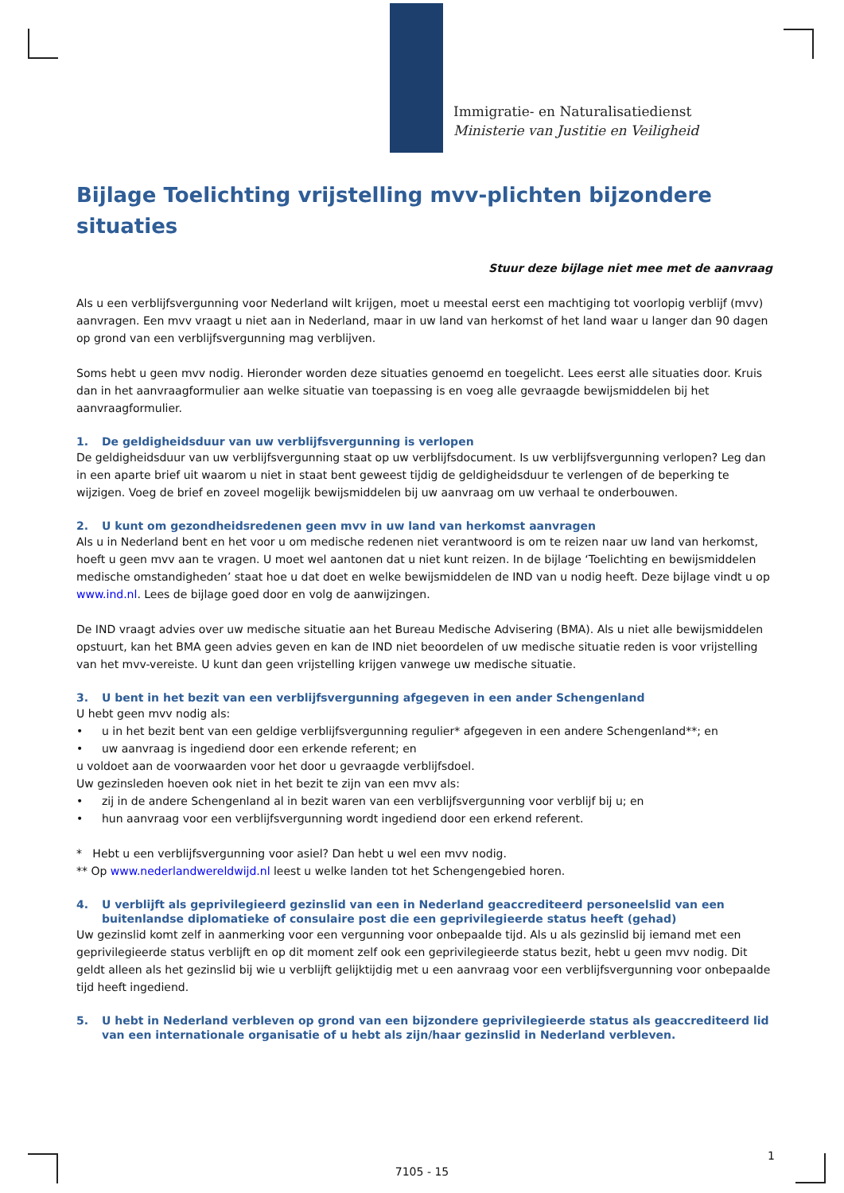Immigratie- en Naturalisatiedienst
Ministerie van Justitie en Veiligheid
Bijlage Toelichting vrijstelling mvv-plichten bijzondere situaties
Stuur deze bijlage niet mee met de aanvraag
Als u een verblijfsvergunning voor Nederland wilt krijgen, moet u meestal eerst een machtiging tot voorlopig verblijf (mvv) aanvragen. Een mvv vraagt u niet aan in Nederland, maar in uw land van herkomst of het land waar u langer dan 90 dagen op grond van een verblijfsvergunning mag verblijven.
Soms hebt u geen mvv nodig. Hieronder worden deze situaties genoemd en toegelicht. Lees eerst alle situaties door. Kruis dan in het aanvraagformulier aan welke situatie van toepassing is en voeg alle gevraagde bewijsmiddelen bij het aanvraagformulier.
1. De geldigheidsduur van uw verblijfsvergunning is verlopen
De geldigheidsduur van uw verblijfsvergunning staat op uw verblijfsdocument. Is uw verblijfsvergunning verlopen? Leg dan in een aparte brief uit waarom u niet in staat bent geweest tijdig de geldigheidsduur te verlengen of de beperking te wijzigen. Voeg de brief en zoveel mogelijk bewijsmiddelen bij uw aanvraag om uw verhaal te onderbouwen.
2. U kunt om gezondheidsredenen geen mvv in uw land van herkomst aanvragen
Als u in Nederland bent en het voor u om medische redenen niet verantwoord is om te reizen naar uw land van herkomst, hoeft u geen mvv aan te vragen. U moet wel aantonen dat u niet kunt reizen. In de bijlage ‘Toelichting en bewijsmiddelen medische omstandigheden’ staat hoe u dat doet en welke bewijsmiddelen de IND van u nodig heeft. Deze bijlage vindt u op www.ind.nl. Lees de bijlage goed door en volg de aanwijzingen.
De IND vraagt advies over uw medische situatie aan het Bureau Medische Advisering (BMA). Als u niet alle bewijsmiddelen opstuurt, kan het BMA geen advies geven en kan de IND niet beoordelen of uw medische situatie reden is voor vrijstelling van het mvv-vereiste. U kunt dan geen vrijstelling krijgen vanwege uw medische situatie.
3. U bent in het bezit van een verblijfsvergunning afgegeven in een ander Schengenland
U hebt geen mvv nodig als:
• u in het bezit bent van een geldige verblijfsvergunning regulier* afgegeven in een andere Schengenland**; en
• uw aanvraag is ingediend door een erkende referent; en
u voldoet aan de voorwaarden voor het door u gevraagde verblijfsdoel.
Uw gezinsleden hoeven ook niet in het bezit te zijn van een mvv als:
• zij in de andere Schengenland al in bezit waren van een verblijfsvergunning voor verblijf bij u; en
• hun aanvraag voor een verblijfsvergunning wordt ingediend door een erkend referent.
* Hebt u een verblijfsvergunning voor asiel? Dan hebt u wel een mvv nodig.
** Op www.nederlandwereldwijd.nl leest u welke landen tot het Schengengebied horen.
4. U verblijft als geprivilegieerd gezinslid van een in Nederland geaccrediteerd personeelslid van een buitenlandse diplomatieke of consulaire post die een geprivilegieerde status heeft (gehad)
Uw gezinslid komt zelf in aanmerking voor een vergunning voor onbepaalde tijd. Als u als gezinslid bij iemand met een geprivilegieerde status verblijft en op dit moment zelf ook een geprivilegieerde status bezit, hebt u geen mvv nodig. Dit geldt alleen als het gezinslid bij wie u verblijft gelijktijdig met u een aanvraag voor een verblijfsvergunning voor onbepaalde tijd heeft ingediend.
5. U hebt in Nederland verbleven op grond van een bijzondere geprivilegieerde status als geaccrediteerd lid van een internationale organisatie of u hebt als zijn/haar gezinslid in Nederland verbleven.
1
7105 - 15